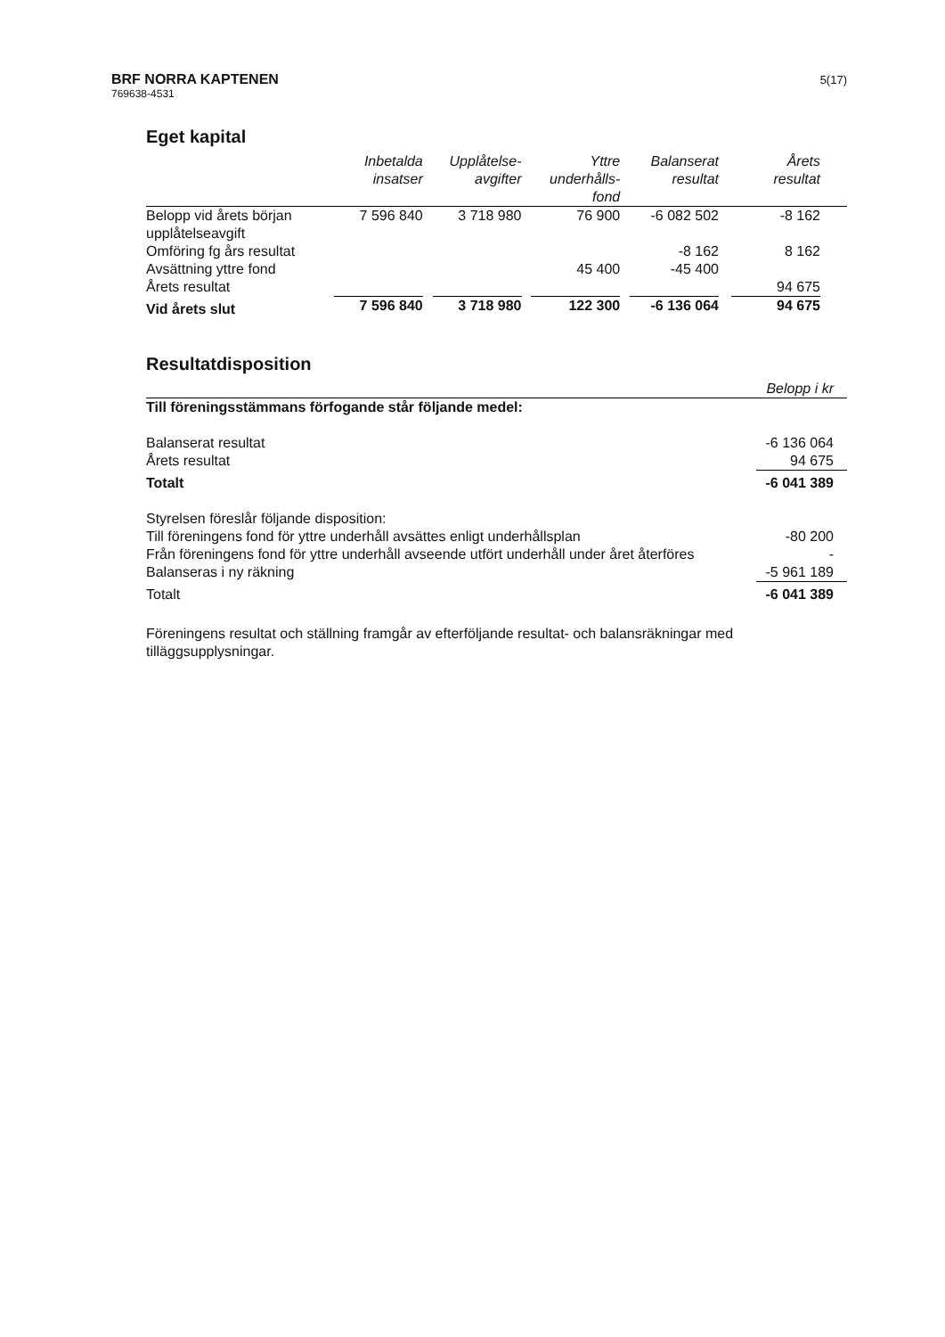BRF NORRA KAPTENEN
769638-4531
5(17)
Eget kapital
| | Inbetalda insatser | Upplåtelse- avgifter | Yttre underhålls- fond | Balanserat resultat | Årets resultat |
| --- | --- | --- | --- | --- | --- |
| Belopp vid årets början upplåtelseavgift | 7 596 840 | 3 718 980 | 76 900 | -6 082 502 | -8 162 |
| Omföring fg års resultat | | | | -8 162 | 8 162 |
| Avsättning yttre fond | | | 45 400 | -45 400 | |
| Årets resultat | | | | | 94 675 |
| Vid årets slut | 7 596 840 | 3 718 980 | 122 300 | -6 136 064 | 94 675 |
Resultatdisposition
| | Belopp i kr |
| Till föreningsstämmans förfogande står följande medel: | |
| Balanserat resultat | -6 136 064 |
| Årets resultat | 94 675 |
| Totalt | -6 041 389 |
| Styrelsen föreslår följande disposition: | |
| Till föreningens fond för yttre underhåll avsättes enligt underhållsplan | -80 200 |
| Från föreningens fond för yttre underhåll avseende utfört underhåll under året återföres | - |
| Balanseras i ny räkning | -5 961 189 |
| Totalt | -6 041 389 |
Föreningens resultat och ställning framgår av efterföljande resultat- och balansräkningar med tilläggsupplysningar.